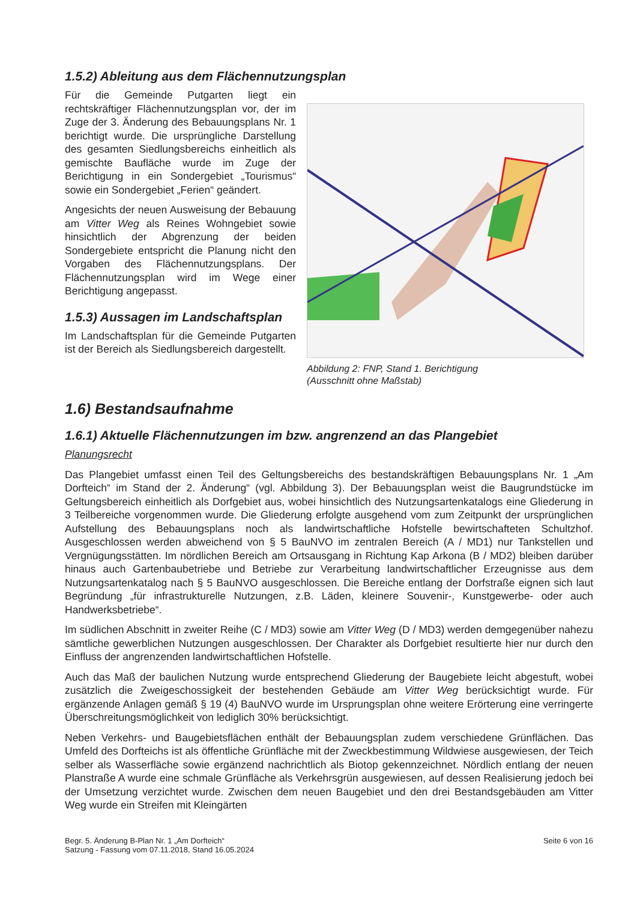1.5.2) Ableitung aus dem Flächennutzungsplan
Für die Gemeinde Putgarten liegt ein rechtskräftiger Flächennutzungsplan vor, der im Zuge der 3. Änderung des Bebauungsplans Nr. 1 berichtigt wurde. Die ursprüngliche Darstellung des gesamten Siedlungsbereichs einheitlich als gemischte Baufläche wurde im Zuge der Berichtigung in ein Sondergebiet „Tourismus“ sowie ein Sondergebiet „Ferien“ geändert.
Angesichts der neuen Ausweisung der Bebauung am Vitter Weg als Reines Wohngebiet sowie hinsichtlich der Abgrenzung der beiden Sondergebiete entspricht die Planung nicht den Vorgaben des Flächennutzungsplans. Der Flächennutzungsplan wird im Wege einer Berichtigung angepasst.
1.5.3) Aussagen im Landschaftsplan
Im Landschaftsplan für die Gemeinde Putgarten ist der Bereich als Siedlungsbereich dargestellt.
Abbildung 2: FNP, Stand 1. Berichtigung
(Ausschnitt ohne Maßstab)
1.6) Bestandsaufnahme
1.6.1) Aktuelle Flächennutzungen im bzw. angrenzend an das Plangebiet
Planungsrecht
Das Plangebiet umfasst einen Teil des Geltungsbereichs des bestandskräftigen Bebauungsplans Nr. 1 „Am Dorfteich“ im Stand der 2. Änderung“ (vgl. Abbildung 3). Der Bebauungsplan weist die Baugrundstücke im Geltungsbereich einheitlich als Dorfgebiet aus, wobei hinsichtlich des Nutzungsartenkatalogs eine Gliederung in 3 Teilbereiche vorgenommen wurde. Die Gliederung erfolgte ausgehend vom zum Zeitpunkt der ursprünglichen Aufstellung des Bebauungsplans noch als landwirtschaftliche Hofstelle bewirtschafteten Schultzhof. Ausgeschlossen werden abweichend von § 5 BauNVO im zentralen Bereich (A / MD1) nur Tankstellen und Vergnügungsstätten. Im nördlichen Bereich am Ortsausgang in Richtung Kap Arkona (B / MD2) bleiben darüber hinaus auch Gartenbaubetriebe und Betriebe zur Verarbeitung landwirtschaftlicher Erzeugnisse aus dem Nutzungsartenkatalog nach § 5 BauNVO ausgeschlossen. Die Bereiche entlang der Dorfstraße eignen sich laut Begründung „für infrastrukturelle Nutzungen, z.B. Läden, kleinere Souvenir-, Kunstgewerbe- oder auch Handwerksbetriebe“.
Im südlichen Abschnitt in zweiter Reihe (C / MD3) sowie am Vitter Weg (D / MD3) werden demgegenüber nahezu sämtliche gewerblichen Nutzungen ausgeschlossen. Der Charakter als Dorfgebiet resultierte hier nur durch den Einfluss der angrenzenden landwirtschaftlichen Hofstelle.
Auch das Maß der baulichen Nutzung wurde entsprechend Gliederung der Baugebiete leicht abgestuft, wobei zusätzlich die Zweigeschossigkeit der bestehenden Gebäude am Vitter Weg berücksichtigt wurde. Für ergänzende Anlagen gemäß § 19 (4) BauNVO wurde im Ursprungsplan ohne weitere Erörterung eine verringerte Überschreitungsmöglichkeit von lediglich 30% berücksichtigt.
Neben Verkehrs- und Baugebietsflächen enthält der Bebauungsplan zudem verschiedene Grünflächen. Das Umfeld des Dorfteichs ist als öffentliche Grünfläche mit der Zweckbestimmung Wildwiese ausgewiesen, der Teich selber als Wasserfläche sowie ergänzend nachrichtlich als Biotop gekennzeichnet. Nördlich entlang der neuen Planstraße A wurde eine schmale Grünfläche als Verkehrsgrün ausgewiesen, auf dessen Realisierung jedoch bei der Umsetzung verzichtet wurde. Zwischen dem neuen Baugebiet und den drei Bestandsgebäuden am Vitter Weg wurde ein Streifen mit Kleingärten
Begr. 5. Änderung B-Plan Nr. 1 „Am Dorfteich“
Satzung - Fassung vom 07.11.2018, Stand 16.05.2024
Seite 6 von 16